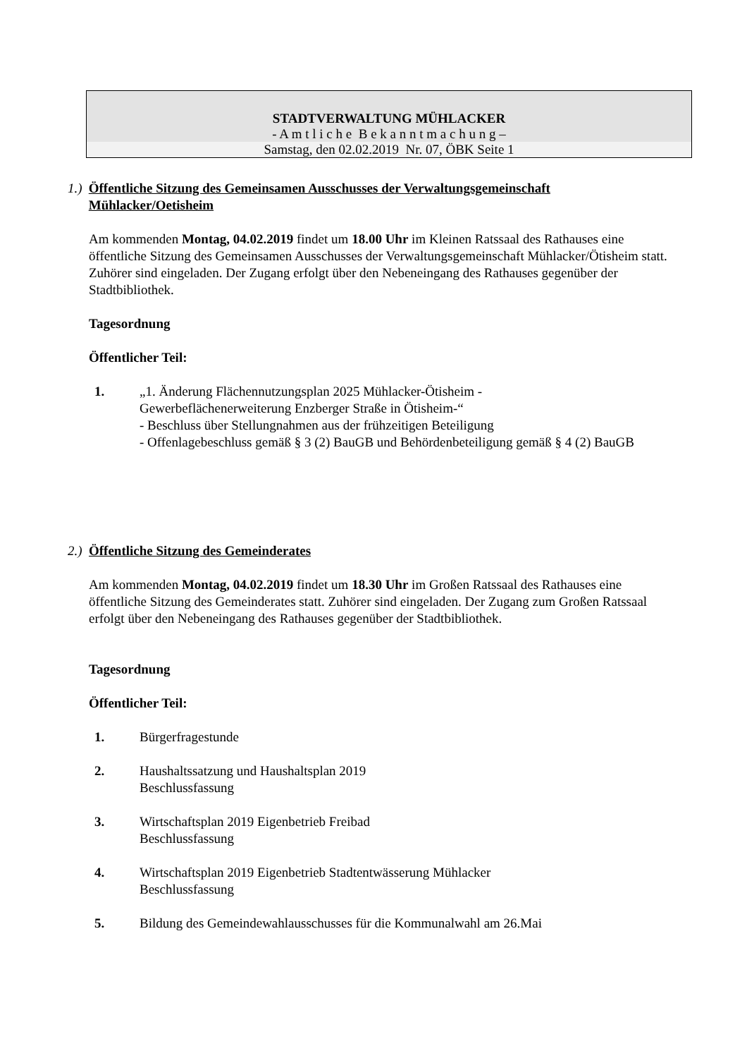STADTVERWALTUNG MÜHLACKER
- A m t l i c h e B e k a n n t m a c h u n g –
Samstag, den 02.02.2019 Nr. 07, ÖBK Seite 1
1.) Öffentliche Sitzung des Gemeinsamen Ausschusses der Verwaltungsgemeinschaft Mühlacker/Oetisheim
Am kommenden Montag, 04.02.2019 findet um 18.00 Uhr im Kleinen Ratssaal des Rathauses eine öffentliche Sitzung des Gemeinsamen Ausschusses der Verwaltungsgemeinschaft Mühlacker/Ötisheim statt. Zuhörer sind eingeladen. Der Zugang erfolgt über den Nebeneingang des Rathauses gegenüber der Stadtbibliothek.
Tagesordnung
Öffentlicher Teil:
1. „1. Änderung Flächennutzungsplan 2025 Mühlacker-Ötisheim -
Gewerbeflächenerweiterung Enzberger Straße in Ötisheim-“
- Beschluss über Stellungnahmen aus der frühzeitigen Beteiligung
- Offenlagebeschluss gemäß § 3 (2) BauGB und Behördenbeteiligung gemäß § 4 (2) BauGB
2.) Öffentliche Sitzung des Gemeinderates
Am kommenden Montag, 04.02.2019 findet um 18.30 Uhr im Großen Ratssaal des Rathauses eine öffentliche Sitzung des Gemeinderates statt. Zuhörer sind eingeladen. Der Zugang zum Großen Ratssaal erfolgt über den Nebeneingang des Rathauses gegenüber der Stadtbibliothek.
Tagesordnung
Öffentlicher Teil:
1. Bürgerfragestunde
2. Haushaltssatzung und Haushaltsplan 2019
Beschlussfassung
3. Wirtschaftsplan 2019 Eigenbetrieb Freibad
Beschlussfassung
4. Wirtschaftsplan 2019 Eigenbetrieb Stadtentwässerung Mühlacker
Beschlussfassung
5. Bildung des Gemeindewahlausschusses für die Kommunalwahl am 26.Mai